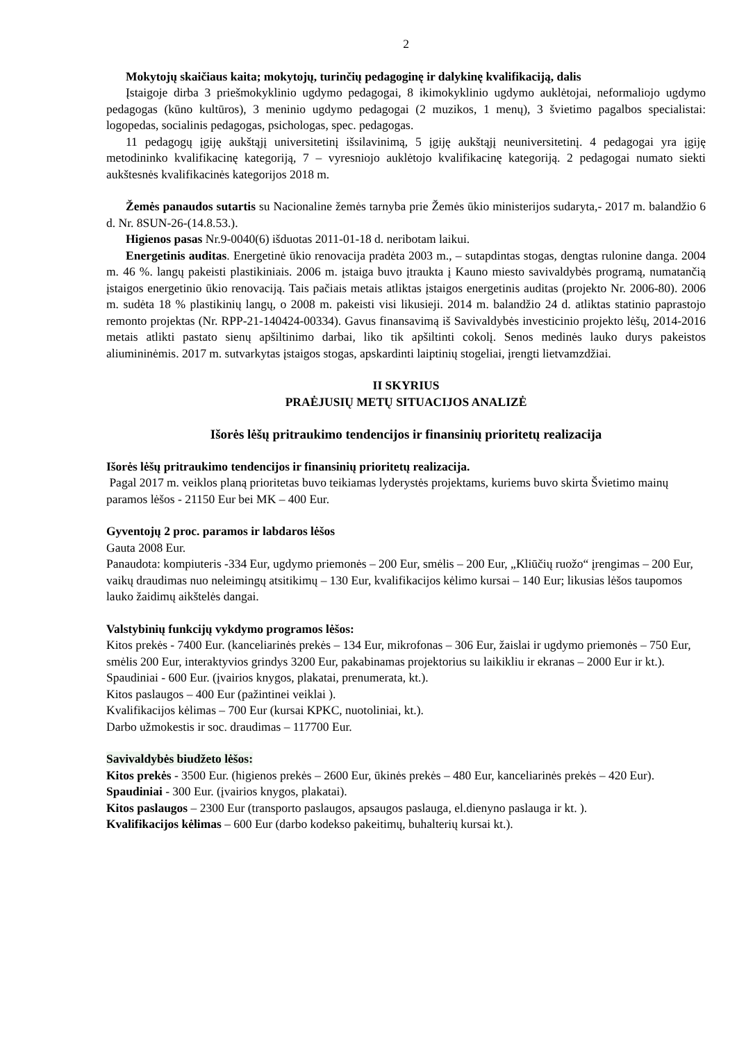2
Mokytojų skaičiaus kaita; mokytojų, turinčių pedagoginę ir dalykinę kvalifikaciją, dalis
Įstaigoje dirba 3 priešmokyklinio ugdymo pedagogai, 8 ikimokyklinio ugdymo auklėtojai, neformaliojo ugdymo pedagogas (kūno kultūros), 3 meninio ugdymo pedagogai (2 muzikos, 1 menų), 3 švietimo pagalbos specialistai: logopedas, socialinis pedagogas, psichologas, spec. pedagogas.
11 pedagogų įgiję aukštąjį universitetinį išsilavinimą, 5 įgiję aukštąjį neuniversitetinį. 4 pedagogai yra įgiję metodininko kvalifikacinę kategoriją, 7 – vyresniojo auklėtojo kvalifikacinę kategoriją. 2 pedagogai numato siekti aukštesnės kvalifikacinės kategorijos 2018 m.
Žemės panaudos sutartis su Nacionaline žemės tarnyba prie Žemės ūkio ministerijos sudaryta,- 2017 m. balandžio 6 d. Nr. 8SUN-26-(14.8.53.).
Higienos pasas Nr.9-0040(6) išduotas 2011-01-18 d. neribotam laikui.
Energetinis auditas. Energetinė ūkio renovacija pradėta 2003 m., – sutapdintas stogas, dengtas rulonine danga. 2004 m. 46 %. langų pakeisti plastikiniais. 2006 m. įstaiga buvo įtraukta į Kauno miesto savivaldybės programą, numatančią įstaigos energetinio ūkio renovaciją. Tais pačiais metais atliktas įstaigos energetinis auditas (projekto Nr. 2006-80). 2006 m. sudėta 18 % plastikinių langų, o 2008 m. pakeisti visi likusieji. 2014 m. balandžio 24 d. atliktas statinio paprastojo remonto projektas (Nr. RPP-21-140424-00334). Gavus finansavimą iš Savivaldybės investicinio projekto lėšų, 2014-2016 metais atlikti pastato sienų apšiltinimo darbai, liko tik apšiltinti cokolį. Senos medinės lauko durys pakeistos aliumininėmis. 2017 m. sutvarkytas įstaigos stogas, apskardinti laiptinių stogeliai, įrengti lietvamzdžiai.
II SKYRIUS
PRAĖJUSIŲ METŲ SITUACIJOS ANALIZĖ
Išorės lėšų pritraukimo tendencijos ir finansinių prioritetų realizacija
Išorės lėšų pritraukimo tendencijos ir finansinių prioritetų realizacija.
Pagal 2017 m. veiklos planą prioritetas buvo teikiamas lyderystės projektams, kuriems buvo skirta Švietimo mainų paramos lėšos - 21150 Eur bei MK – 400 Eur.
Gyventojų 2 proc. paramos ir labdaros lėšos
Gauta 2008 Eur.
Panaudota: kompiuteris -334 Eur, ugdymo priemonės – 200 Eur, smėlis – 200 Eur, „Kliūčių ruožo“ įrengimas – 200 Eur, vaikų draudimas nuo neleimingų atsitikimų – 130 Eur, kvalifikacijos kėlimo kursai – 140 Eur; likusias lėšos taupomos lauko žaidimų aikštelės dangai.
Valstybinių funkcijų vykdymo programos lėšos:
Kitos prekės - 7400 Eur. (kanceliarinės prekės – 134 Eur, mikrofonas – 306 Eur, žaislai ir ugdymo priemonės – 750 Eur, smėlis 200 Eur, interaktyvios grindys 3200 Eur, pakabinamas projektorius su laikikliu ir ekranas – 2000 Eur ir kt.).
Spaudiniai - 600 Eur. (įvairios knygos, plakatai, prenumerata, kt.).
Kitos paslaugos – 400 Eur (pažintinei veiklai ).
Kvalifikacijos kėlimas – 700 Eur (kursai KPKC, nuotoliniai, kt.).
Darbo užmokestis ir soc. draudimas – 117700 Eur.
Savivaldybės biudžeto lėšos:
Kitos prekės - 3500 Eur. (higienos prekės – 2600 Eur, ūkinės prekės – 480 Eur, kanceliarinės prekės – 420 Eur).
Spaudiniai - 300 Eur. (įvairios knygos, plakatai).
Kitos paslaugos – 2300 Eur (transporto paslaugos, apsaugos paslauga, el.dienyno paslauga ir kt. ).
Kvalifikacijos kėlimas – 600 Eur (darbo kodekso pakeitimų, buhalterių kursai kt.).